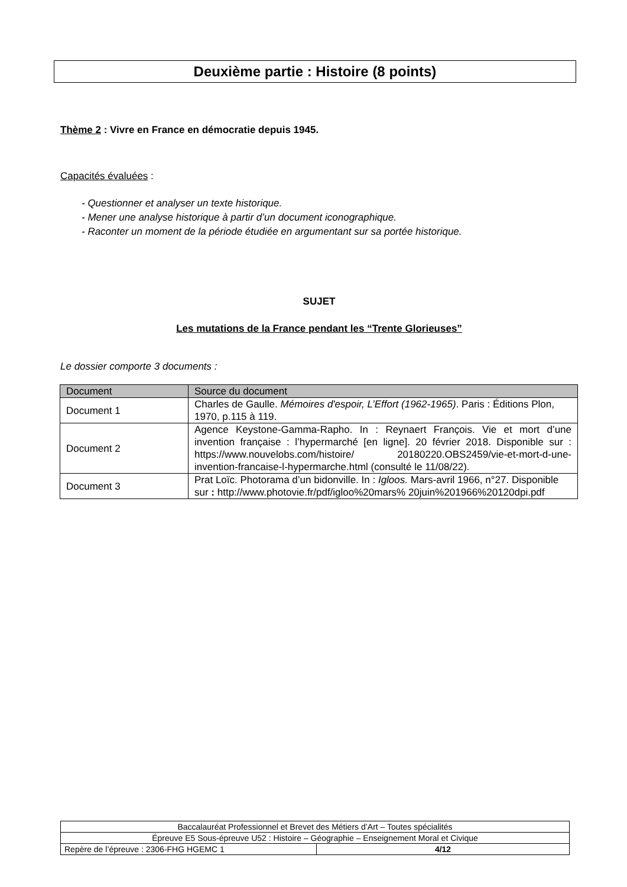Deuxième partie : Histoire (8 points)
Thème 2 : Vivre en France en démocratie depuis 1945.
Capacités évaluées :
- Questionner et analyser un texte historique.
- Mener une analyse historique à partir d’un document iconographique.
- Raconter un moment de la période étudiée en argumentant sur sa portée historique.
SUJET
Les mutations de la France pendant les “Trente Glorieuses”
Le dossier comporte 3 documents :
| Document | Source du document |
| --- | --- |
| Document 1 | Charles de Gaulle. Mémoires d'espoir, L’Effort (1962-1965) . Paris : Éditions Plon, 1970, p.115 à 119. |
| Document 2 | Agence Keystone-Gamma-Rapho. In : Reynaert François. Vie et mort d’une invention française : l’hypermarché [en ligne]. 20 février 2018. Disponible sur : https://www.nouvelobs.com/histoire/ 20180220.OBS2459/vie-et-mort-d-une-invention-francaise-l-hypermarche.html (consulté le 11/08/22). |
| Document 3 | Prat Loïc. Photorama d’un bidonville. In : Igloos. Mars-avril 1966, n°27. Disponible sur : http://www.photovie.fr/pdf/igloo%20mars% 20juin%201966%20120dpi.pdf |
| Baccalauréat Professionnel et Brevet des Métiers d’Art – Toutes spécialités | |
| Épreuve E5 Sous-épreuve U52 : Histoire – Géographie – Enseignement Moral et Civique | |
| Repère de l’épreuve : 2306-FHG HGEMC 1 | 4/12 |